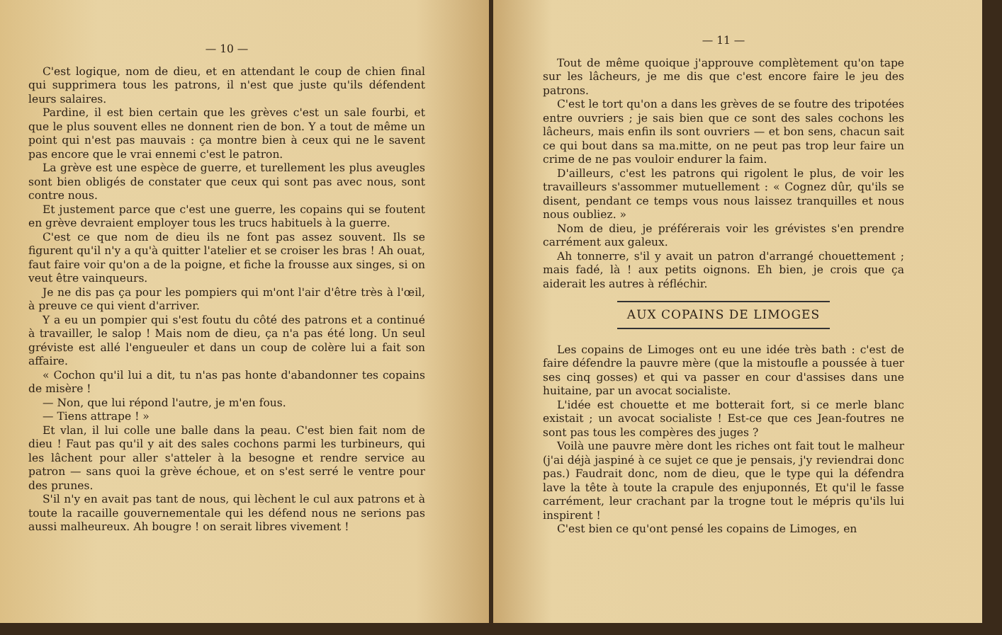— 10 —
C'est logique, nom de dieu, et en attendant le coup de chien final qui supprimera tous les patrons, il n'est que juste qu'ils défendent leurs salaires.
Pardine, il est bien certain que les grèves c'est un sale fourbi, et que le plus souvent elles ne donnent rien de bon. Y a tout de même un point qui n'est pas mauvais : ça montre bien à ceux qui ne le savent pas encore que le vrai ennemi c'est le patron.
La grève est une espèce de guerre, et turellement les plus aveugles sont bien obligés de constater que ceux qui sont pas avec nous, sont contre nous.
Et justement parce que c'est une guerre, les copains qui se foutent en grève devraient employer tous les trucs habituels à la guerre.
C'est ce que nom de dieu ils ne font pas assez souvent. Ils se figurent qu'il n'y a qu'à quitter l'atelier et se croiser les bras ! Ah ouat, faut faire voir qu'on a de la poigne, et fiche la frousse aux singes, si on veut être vainqueurs.
Je ne dis pas ça pour les pompiers qui m'ont l'air d'être très à l'œil, à preuve ce qui vient d'arriver.
Y a eu un pompier qui s'est foutu du côté des patrons et a continué à travailler, le salop ! Mais nom de dieu, ça n'a pas été long. Un seul gréviste est allé l'engueuler et dans un coup de colère lui a fait son affaire.
« Cochon qu'il lui a dit, tu n'as pas honte d'abandonner tes copains de misère !
— Non, que lui répond l'autre, je m'en fous.
— Tiens attrape ! »
Et vlan, il lui colle une balle dans la peau. C'est bien fait nom de dieu ! Faut pas qu'il y ait des sales cochons parmi les turbineurs, qui les lâchent pour aller s'atteler à la besogne et rendre service au patron — sans quoi la grève échoue, et on s'est serré le ventre pour des prunes.
S'il n'y en avait pas tant de nous, qui lèchent le cul aux patrons et à toute la racaille gouvernementale qui les défend nous ne serions pas aussi malheureux. Ah bougre ! on serait libres vivement !
— 11 —
Tout de même quoique j'approuve complètement qu'on tape sur les lâcheurs, je me dis que c'est encore faire le jeu des patrons.
C'est le tort qu'on a dans les grèves de se foutre des tripotées entre ouvriers ; je sais bien que ce sont des sales cochons les lâcheurs, mais enfin ils sont ouvriers — et bon sens, chacun sait ce qui bout dans sa ma.mitte, on ne peut pas trop leur faire un crime de ne pas vouloir endurer la faim.
D'ailleurs, c'est les patrons qui rigolent le plus, de voir les travailleurs s'assommer mutuellement : « Cognez dûr, qu'ils se disent, pendant ce temps vous nous laissez tranquilles et nous nous oubliez. »
Nom de dieu, je préférerais voir les grévistes s'en prendre carrément aux galeux.
Ah tonnerre, s'il y avait un patron d'arrangé chouettement ; mais fadé, là ! aux petits oignons. Eh bien, je crois que ça aiderait les autres à réfléchir.
AUX COPAINS DE LIMOGES
Les copains de Limoges ont eu une idée très bath : c'est de faire défendre la pauvre mère (que la mistoufle a poussée à tuer ses cinq gosses) et qui va passer en cour d'assises dans une huitaine, par un avocat socialiste.
L'idée est chouette et me botterait fort, si ce merle blanc existait ; un avocat socialiste ! Est-ce que ces Jean-foutres ne sont pas tous les compères des juges ?
Voilà une pauvre mère dont les riches ont fait tout le malheur (j'ai déjà jaspiné à ce sujet ce que je pensais, j'y reviendrai donc pas.) Faudrait donc, nom de dieu, que le type qui la défendra lave la tête à toute la crapule des enjuponnés, Et qu'il le fasse carrément, leur crachant par la trogne tout le mépris qu'ils lui inspirent !
C'est bien ce qu'ont pensé les copains de Limoges, en